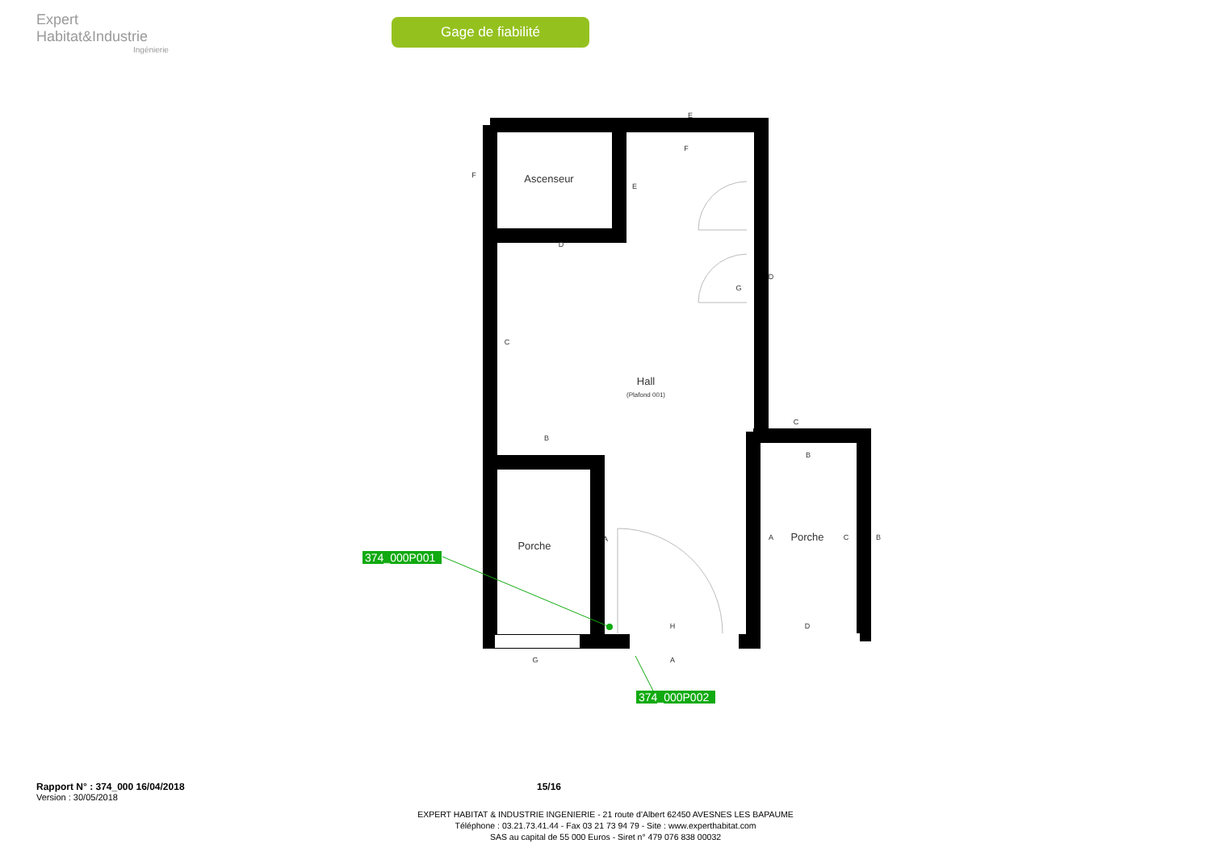Expert Habitat&Industrie
Ingénierie
Gage de fiabilité
E
F
F
E
D
D
G
C
C
B
B
A
A
C
B
H
D
G
A
Ascenseur
Hall
(Plafond 001)
Porche
Porche
374_000P001
374_000P002
Rapport N° : 374_000 16/04/2018 15/16
Version : 30/05/2018
EXPERT HABITAT & INDUSTRIE INGENIERIE - 21 route d'Albert 62450 AVESNES LES BAPAUME
Téléphone : 03.21.73.41.44 - Fax 03 21 73 94 79 - Site : www.experthabitat.com
SAS au capital de 55 000 Euros - Siret n° 479 076 838 00032